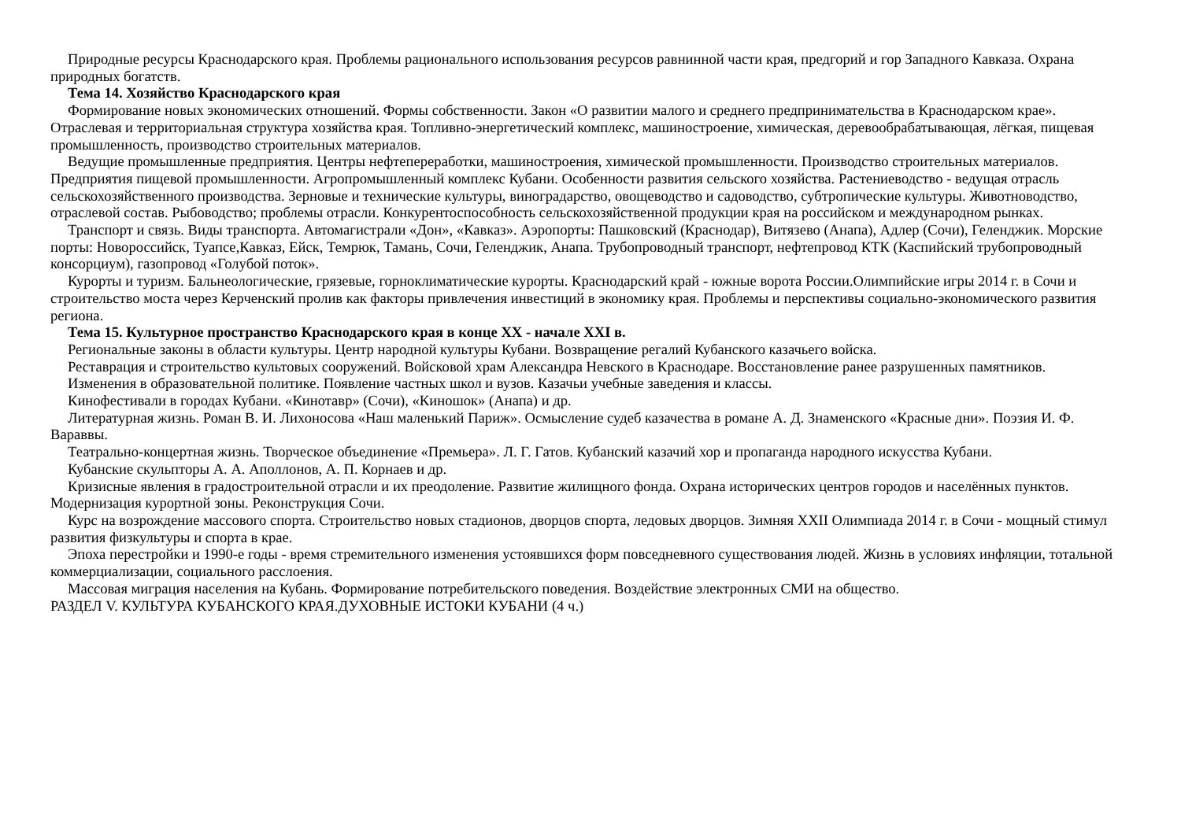Природные ресурсы Краснодарского края. Проблемы рационального использования ресурсов равнинной части края, предгорий и гор Западного Кавказа. Охрана природных богатств.
Тема 14. Хозяйство Краснодарского края
Формирование новых экономических отношений. Формы собственности. Закон «О развитии малого и среднего предпринимательства в Краснодарском крае». Отраслевая и территориальная структура хозяйства края. Топливно-энергетический комплекс, машиностроение, химическая, деревообрабатывающая, лёгкая, пищевая промышленность, производство строительных материалов.
Ведущие промышленные предприятия. Центры нефтепереработки, машиностроения, химической промышленности. Производство строительных материалов. Предприятия пищевой промышленности. Агропромышленный комплекс Кубани. Особенности развития сельского хозяйства. Растениеводство - ведущая отрасль сельскохозяйственного производства. Зерновые и технические культуры, виноградарство, овощеводство и садоводство, субтропические культуры. Животноводство, отраслевой состав. Рыбоводство; проблемы отрасли. Конкурентоспособность сельскохозяйственной продукции края на российском и международном рынках.
Транспорт и связь. Виды транспорта. Автомагистрали «Дон», «Кавказ». Аэропорты: Пашковский (Краснодар), Витязево (Анапа), Адлер (Сочи), Геленджик. Морские порты: Новороссийск, Туапсе,Кавказ, Ейск, Темрюк, Тамань, Сочи, Геленджик, Анапа. Трубопроводный транспорт, нефтепровод КТК (Каспийский трубопроводный консорциум), газопровод «Голубой поток».
Курорты и туризм. Бальнеологические, грязевые, горноклиматические курорты. Краснодарский край - южные ворота России.Олимпийские игры 2014 г. в Сочи и строительство моста через Керченский пролив как факторы привлечения инвестиций в экономику края. Проблемы и перспективы социально-экономического развития региона.
Тема 15. Культурное пространство Краснодарского края в конце XX - начале XXI в.
Региональные законы в области культуры. Центр народной культуры Кубани. Возвращение регалий Кубанского казачьего войска.
Реставрация и строительство культовых сооружений. Войсковой храм Александра Невского в Краснодаре. Восстановление ранее разрушенных памятников.
Изменения в образовательной политике. Появление частных школ и вузов. Казачьи учебные заведения и классы.
Кинофестивали в городах Кубани. «Кинотавр» (Сочи), «Киношок» (Анапа) и др.
Литературная жизнь. Роман В. И. Лихоносова «Наш маленький Париж». Осмысление судеб казачества в романе А. Д. Знаменского «Красные дни». Поэзия И. Ф. Вараввы.
Театрально-концертная жизнь. Творческое объединение «Премьера». Л. Г. Гатов. Кубанский казачий хор и пропаганда народного искусства Кубани.
Кубанские скульпторы А. А. Аполлонов, А. П. Корнаев и др.
Кризисные явления в градостроительной отрасли и их преодоление. Развитие жилищного фонда. Охрана исторических центров городов и населённых пунктов. Модернизация курортной зоны. Реконструкция Сочи.
Курс на возрождение массового спорта. Строительство новых стадионов, дворцов спорта, ледовых дворцов. Зимняя XXII Олимпиада 2014 г. в Сочи - мощный стимул развития физкультуры и спорта в крае.
Эпоха перестройки и 1990-е годы - время стремительного изменения устоявшихся форм повседневного существования людей. Жизнь в условиях инфляции, тотальной коммерциализации, социального расслоения.
Массовая миграция населения на Кубань. Формирование потребительского поведения. Воздействие электронных СМИ на общество.
РАЗДЕЛ V. КУЛЬТУРА КУБАНСКОГО КРАЯ.ДУХОВНЫЕ ИСТОКИ КУБАНИ (4 ч.)